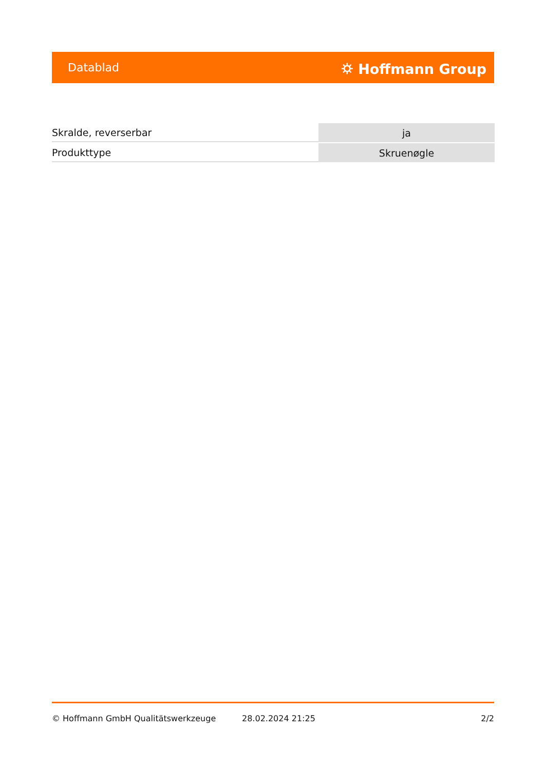Datablad ⛭ Hoffmann Group
| Skralde, reverserbar | ja |
| Produkttype | Skruenøgle |
© Hoffmann GmbH Qualitätswerkzeuge 28.02.2024 21:25 2/2